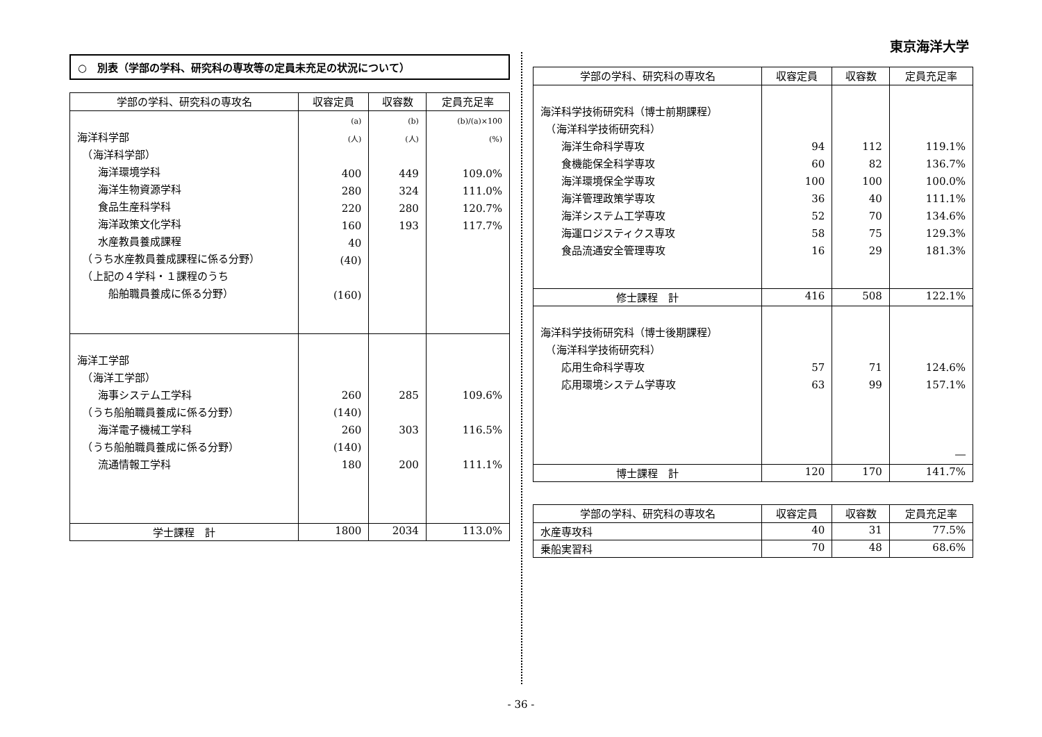東京海洋大学
○　別表（学部の学科、研究科の専攻等の定員未充足の状況について）
| 学部の学科、研究科の専攻名 | 収容定員 | 収容数 | 定員充足率 |
| --- | --- | --- | --- |
| 海洋科学部 （海洋科学部） 海洋環境学科 海洋生物資源学科 食品生産科学科 海洋政策文化学科 水産教員養成課程 （うち水産教員養成課程に係る分野） （上記の４学科・１課程のうち 船舶職員養成に係る分野） | (a) (人) 400 280 220 160 40 (40) (160) | (b) (人) 449 324 280 193 | (b)/(a)×100 (%) 109.0% 111.0% 120.7% 117.7% |
| 海洋工学部 （海洋工学部） 海事システム工学科 （うち船舶職員養成に係る分野） 海洋電子機械工学科 （うち船舶職員養成に係る分野） 流通情報工学科 | 260 (140) 260 (140) 180 | 285 303 200 | 109.6% 116.5% 111.1% |
| 学士課程 計 | 1800 | 2034 | 113.0% |
| 学部の学科、研究科の専攻名 | 収容定員 | 収容数 | 定員充足率 |
| --- | --- | --- | --- |
| 海洋科学技術研究科（博士前期課程） （海洋科学技術研究科） 海洋生命科学専攻 食機能保全科学専攻 海洋環境保全学専攻 海洋管理政策学専攻 海洋システム工学専攻 海運ロジスティクス専攻 食品流通安全管理専攻 | 94 60 100 36 52 58 16 | 112 82 100 40 70 75 29 | 119.1% 136.7% 100.0% 111.1% 134.6% 129.3% 181.3% |
| 修士課程 計 | 416 | 508 | 122.1% |
| 海洋科学技術研究科（博士後期課程） （海洋科学技術研究科） 応用生命科学専攻 応用環境システム学専攻 | 57 63 | 71 99 | 124.6% 157.1% ― |
| 博士課程 計 | 120 | 170 | 141.7% |
| 学部の学科、研究科の専攻名 | 収容定員 | 収容数 | 定員充足率 |
| --- | --- | --- | --- |
| 水産専攻科 | 40 | 31 | 77.5% |
| 乗船実習科 | 70 | 48 | 68.6% |
- 36 -